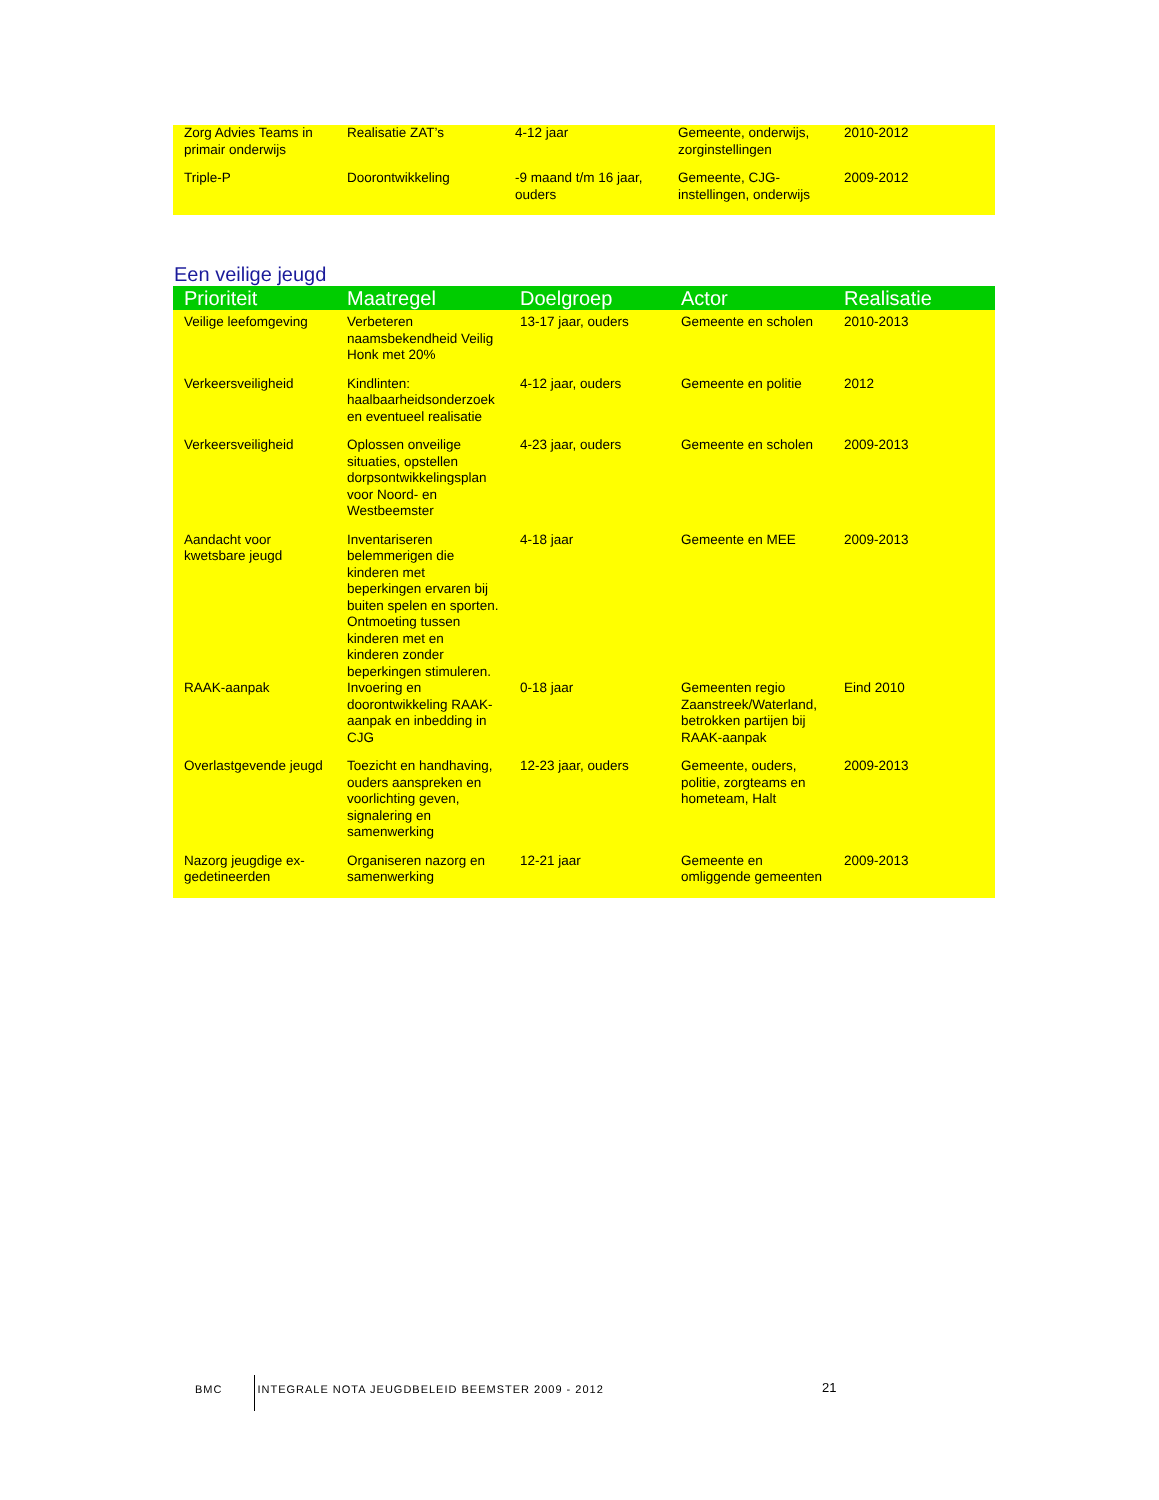| Zorg Advies Teams in primair onderwijs | Realisatie ZAT’s | 4-12 jaar | Gemeente, onderwijs, zorginstellingen | 2010-2012 |
| Triple-P | Doorontwikkeling | -9 maand t/m 16 jaar, ouders | Gemeente, CJG-instellingen, onderwijs | 2009-2012 |
Een veilige jeugd
| Prioriteit | Maatregel | Doelgroep | Actor | Realisatie |
| --- | --- | --- | --- | --- |
| Veilige leefomgeving | Verbeteren naamsbekendheid Veilig Honk met 20% | 13-17 jaar, ouders | Gemeente en scholen | 2010-2013 |
| Verkeersveiligheid | Kindlinten: haalbaarheidsonderzoek en eventueel realisatie | 4-12 jaar, ouders | Gemeente en politie | 2012 |
| Verkeersveiligheid | Oplossen onveilige situaties, opstellen dorpsontwikkelingsplan voor Noord- en Westbeemster | 4-23 jaar, ouders | Gemeente en scholen | 2009-2013 |
| Aandacht voor kwetsbare jeugd | Inventariseren belemmerigen die kinderen met beperkingen ervaren bij buiten spelen en sporten. Ontmoeting tussen kinderen met en kinderen zonder beperkingen stimuleren. | 4-18 jaar | Gemeente en MEE | 2009-2013 |
| RAAK-aanpak | Invoering en doorontwikkeling RAAK-aanpak en inbedding in CJG | 0-18 jaar | Gemeenten regio Zaanstreek/Waterland, betrokken partijen bij RAAK-aanpak | Eind 2010 |
| Overlastgevende jeugd | Toezicht en handhaving, ouders aanspreken en voorlichting geven, signalering en samenwerking | 12-23 jaar, ouders | Gemeente, ouders, politie, zorgteams en hometeam, Halt | 2009-2013 |
| Nazorg jeugdige ex-gedetineerden | Organiseren nazorg en samenwerking | 12-21 jaar | Gemeente en omliggende gemeenten | 2009-2013 |
BMC INTEGRALE NOTA JEUGDBELEID BEEMSTER 2009 - 2012 21